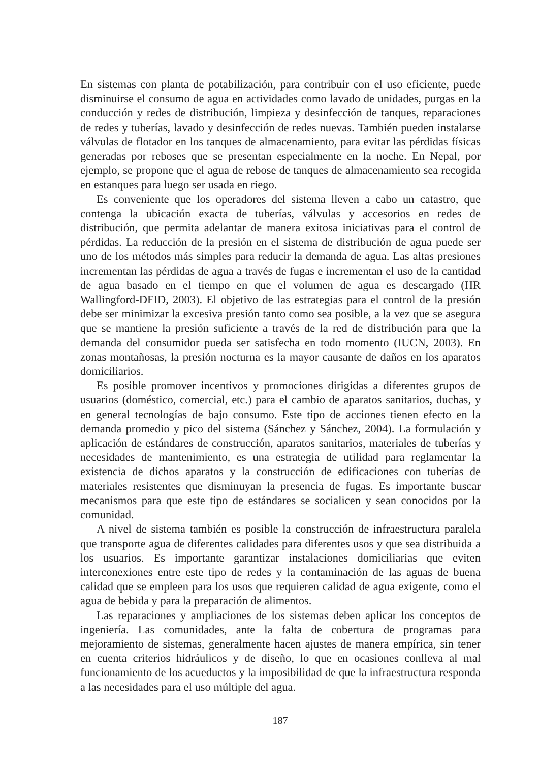En sistemas con planta de potabilización, para contribuir con el uso eficiente, puede disminuirse el consumo de agua en actividades como lavado de unidades, purgas en la conducción y redes de distribución, limpieza y desinfección de tanques, reparaciones de redes y tuberías, lavado y desinfección de redes nuevas. También pueden instalarse válvulas de flotador en los tanques de almacenamiento, para evitar las pérdidas físicas generadas por reboses que se presentan especialmente en la noche. En Nepal, por ejemplo, se propone que el agua de rebose de tanques de almacenamiento sea recogida en estanques para luego ser usada en riego.
Es conveniente que los operadores del sistema lleven a cabo un catastro, que contenga la ubicación exacta de tuberías, válvulas y accesorios en redes de distribución, que permita adelantar de manera exitosa iniciativas para el control de pérdidas. La reducción de la presión en el sistema de distribución de agua puede ser uno de los métodos más simples para reducir la demanda de agua. Las altas presiones incrementan las pérdidas de agua a través de fugas e incrementan el uso de la cantidad de agua basado en el tiempo en que el volumen de agua es descargado (HR Wallingford-DFID, 2003). El objetivo de las estrategias para el control de la presión debe ser minimizar la excesiva presión tanto como sea posible, a la vez que se asegura que se mantiene la presión suficiente a través de la red de distribución para que la demanda del consumidor pueda ser satisfecha en todo momento (IUCN, 2003). En zonas montañosas, la presión nocturna es la mayor causante de daños en los aparatos domiciliarios.
Es posible promover incentivos y promociones dirigidas a diferentes grupos de usuarios (doméstico, comercial, etc.) para el cambio de aparatos sanitarios, duchas, y en general tecnologías de bajo consumo. Este tipo de acciones tienen efecto en la demanda promedio y pico del sistema (Sánchez y Sánchez, 2004). La formulación y aplicación de estándares de construcción, aparatos sanitarios, materiales de tuberías y necesidades de mantenimiento, es una estrategia de utilidad para reglamentar la existencia de dichos aparatos y la construcción de edificaciones con tuberías de materiales resistentes que disminuyan la presencia de fugas. Es importante buscar mecanismos para que este tipo de estándares se socialicen y sean conocidos por la comunidad.
A nivel de sistema también es posible la construcción de infraestructura paralela que transporte agua de diferentes calidades para diferentes usos y que sea distribuida a los usuarios. Es importante garantizar instalaciones domiciliarias que eviten interconexiones entre este tipo de redes y la contaminación de las aguas de buena calidad que se empleen para los usos que requieren calidad de agua exigente, como el agua de bebida y para la preparación de alimentos.
Las reparaciones y ampliaciones de los sistemas deben aplicar los conceptos de ingeniería. Las comunidades, ante la falta de cobertura de programas para mejoramiento de sistemas, generalmente hacen ajustes de manera empírica, sin tener en cuenta criterios hidráulicos y de diseño, lo que en ocasiones conlleva al mal funcionamiento de los acueductos y la imposibilidad de que la infraestructura responda a las necesidades para el uso múltiple del agua.
187